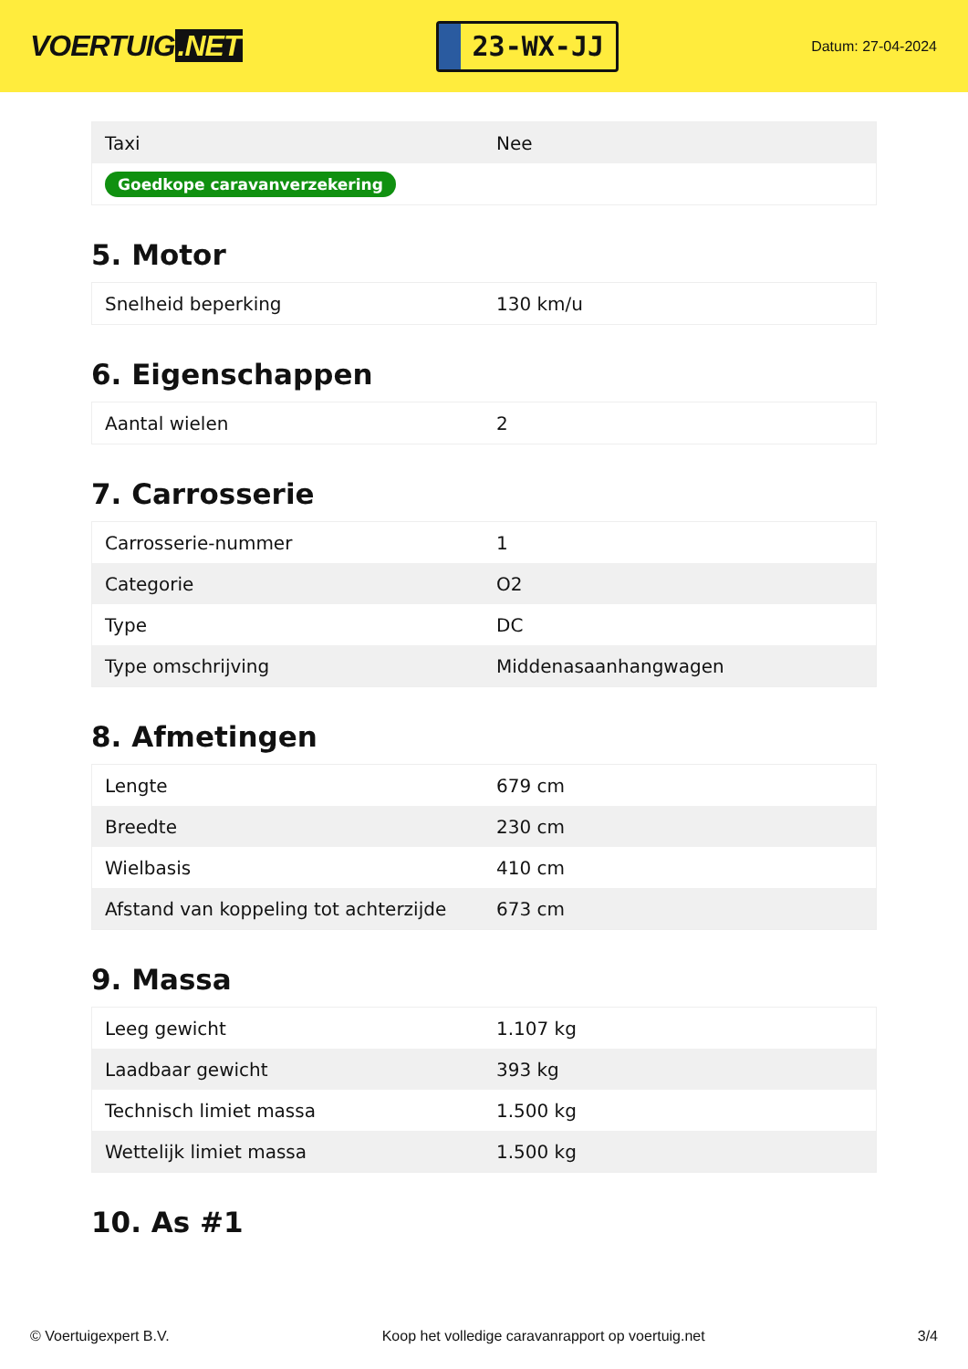VOERTUIG.NET
23-WX-JJ
Datum: 27-04-2024
| Taxi | Nee |
| Goedkope caravanverzekering | |
5. Motor
| Snelheid beperking | 130 km/u |
6. Eigenschappen
| Aantal wielen | 2 |
7. Carrosserie
| Carrosserie-nummer | 1 |
| Categorie | O2 |
| Type | DC |
| Type omschrijving | Middenasaanhangwagen |
8. Afmetingen
| Lengte | 679 cm |
| Breedte | 230 cm |
| Wielbasis | 410 cm |
| Afstand van koppeling tot achterzijde | 673 cm |
9. Massa
| Leeg gewicht | 1.107 kg |
| Laadbaar gewicht | 393 kg |
| Technisch limiet massa | 1.500 kg |
| Wettelijk limiet massa | 1.500 kg |
10. As #1
© Voertuigexpert B.V. Koop het volledige caravanrapport op voertuig.net 3/4